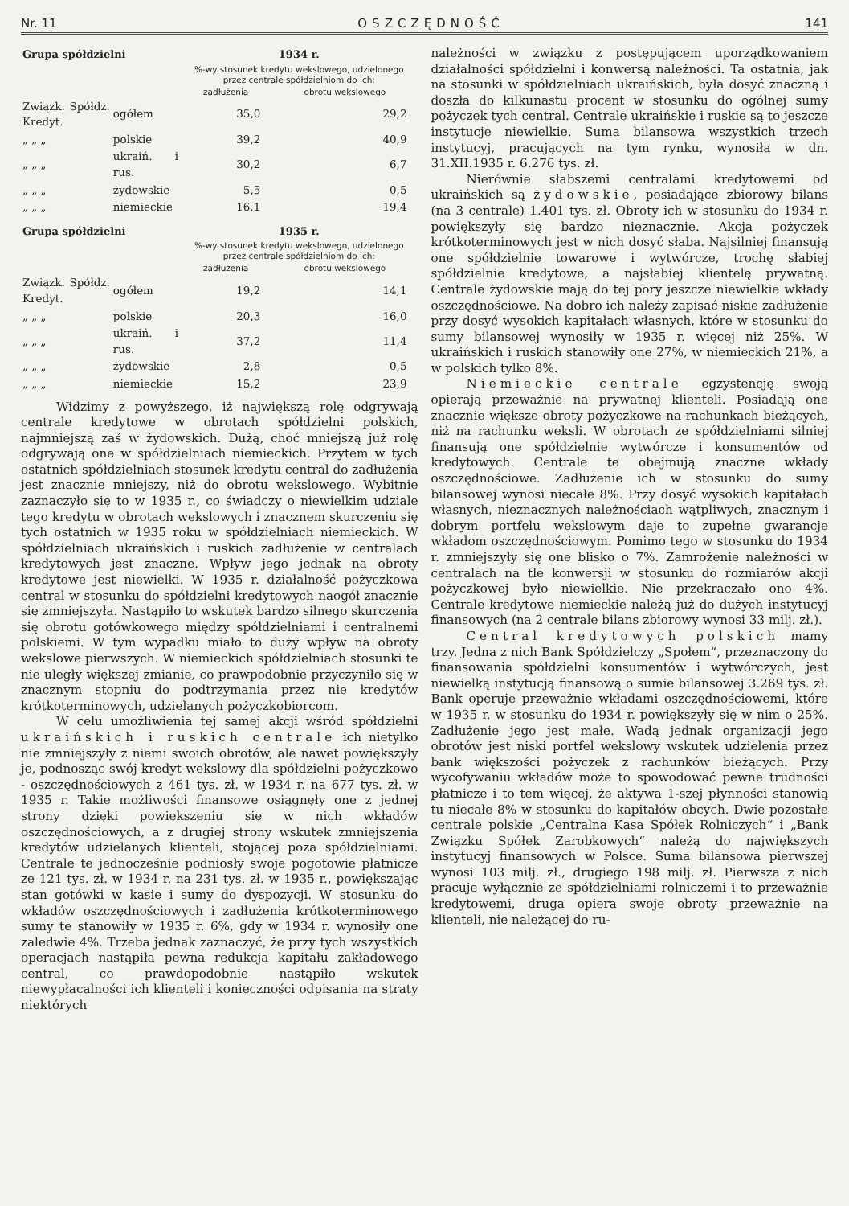Nr. 11 OSZCZĘDNOŚĆ 141
| Grupa spółdzielni | | 1934 r. | |
| --- | --- | --- | --- |
| | | %-wy stosunek kredytu wekslowego, udzielonego przez centrale spółdzielniom do ich: | |
| | | zadłużenia | obrotu wekslowego |
| Związk. Spółdz. Kredyt. | ogółem | 35,0 | 29,2 |
| „ „ „ | polskie | 39,2 | 40,9 |
| „ „ „ | ukraiń. i rus. | 30,2 | 6,7 |
| „ „ „ | żydowskie | 5,5 | 0,5 |
| „ „ „ | niemieckie | 16,1 | 19,4 |
| Grupa spółdzielni | | 1935 r. | |
| --- | --- | --- | --- |
| | | %-wy stosunek kredytu wekslowego, udzielonego przez centrale spółdzielniom do ich: | |
| | | zadłużenia | obrotu wekslowego |
| Związk. Spółdz. Kredyt. | ogółem | 19,2 | 14,1 |
| „ „ „ | polskie | 20,3 | 16,0 |
| „ „ „ | ukraiń. i rus. | 37,2 | 11,4 |
| „ „ „ | żydowskie | 2,8 | 0,5 |
| „ „ „ | niemieckie | 15,2 | 23,9 |
Widzimy z powyższego, iż największą rolę odgrywają centrale kredytowe w obrotach spółdzielni polskich, najmniejszą zaś w żydowskich. Dużą, choć mniejszą już rolę odgrywają one w spółdzielniach niemieckich. Przytem w tych ostatnich spółdzielniach stosunek kredytu central do zadłużenia jest znacznie mniejszy, niż do obrotu wekslowego. Wybitnie zaznaczyło się to w 1935 r., co świadczy o niewielkim udziale tego kredytu w obrotach wekslowych i znacznem skurczeniu się tych ostatnich w 1935 roku w spółdzielniach niemieckich. W spółdzielniach ukraińskich i ruskich zadłużenie w centralach kredytowych jest znaczne. Wpływ jego jednak na obroty kredytowe jest niewielki. W 1935 r. działalność pożyczkowa central w stosunku do spółdzielni kredytowych naogół znacznie się zmniejszyła. Nastąpiło to wskutek bardzo silnego skurczenia się obrotu gotówkowego między spółdzielniami i centralnemi polskiemi. W tym wypadku miało to duży wpływ na obroty wekslowe pierwszych. W niemieckich spółdzielniach stosunki te nie uległy większej zmianie, co prawpodobnie przyczyniło się w znacznym stopniu do podtrzymania przez nie kredytów krótkoterminowych, udzielanych pożyczkobiorcom.
W celu umożliwienia tej samej akcji wśród spółdzielni ukraińskich i ruskich centrale ich nietylko nie zmniejszyły z niemi swoich obrotów, ale nawet powiększyły je, podnosząc swój kredyt wekslowy dla spółdzielni pożyczkowo - oszczędnościowych z 461 tys. zł. w 1934 r. na 677 tys. zł. w 1935 r. Takie możliwości finansowe osiągnęły one z jednej strony dzięki powiększeniu się w nich wkładów oszczędnościowych, a z drugiej strony wskutek zmniejszenia kredytów udzielanych klienteli, stojącej poza spółdzielniami. Centrale te jednocześnie podniosły swoje pogotowie płatnicze ze 121 tys. zł. w 1934 r. na 231 tys. zł. w 1935 r., powiększając stan gotówki w kasie i sumy do dyspozycji. W stosunku do wkładów oszczędnościowych i zadłużenia krótkoterminowego sumy te stanowiły w 1935 r. 6%, gdy w 1934 r. wynosiły one zaledwie 4%. Trzeba jednak zaznaczyć, że przy tych wszystkich operacjach nastąpiła pewna redukcja kapitału zakładowego central, co prawdopodobnie nastąpiło wskutek niewypłacalności ich klienteli i konieczności odpisania na straty niektórych
należności w związku z postępującem uporządkowaniem działalności spółdzielni i konwersą należności. Ta ostatnia, jak na stosunki w spółdzielniach ukraińskich, była dosyć znaczną i doszła do kilkunastu procent w stosunku do ogólnej sumy pożyczek tych central. Centrale ukraińskie i ruskie są to jeszcze instytucje niewielkie. Suma bilansowa wszystkich trzech instytucyj, pracujących na tym rynku, wynosiła w dn. 31.XII.1935 r. 6.276 tys. zł.
Nierównie słabszemi centralami kredytowemi od ukraińskich są żydowskie, posiadające zbiorowy bilans (na 3 centrale) 1.401 tys. zł. Obroty ich w stosunku do 1934 r. powiększyły się bardzo nieznacznie. Akcja pożyczek krótkoterminowych jest w nich dosyć słaba. Najsilniej finansują one spółdzielnie towarowe i wytwórcze, trochę słabiej spółdzielnie kredytowe, a najsłabiej klientelę prywatną. Centrale żydowskie mają do tej pory jeszcze niewielkie wkłady oszczędnościowe. Na dobro ich należy zapisać niskie zadłużenie przy dosyć wysokich kapitałach własnych, które w stosunku do sumy bilansowej wynosiły w 1935 r. więcej niż 25%. W ukraińskich i ruskich stanowiły one 27%, w niemieckich 21%, a w polskich tylko 8%.
Niemieckie centrale egzystencję swoją opierają przeważnie na prywatnej klienteli. Posiadają one znacznie większe obroty pożyczkowe na rachunkach bieżących, niż na rachunku weksli. W obrotach ze spółdzielniami silniej finansują one spółdzielnie wytwórcze i konsumentów od kredytowych. Centrale te obejmują znaczne wkłady oszczędnościowe. Zadłużenie ich w stosunku do sumy bilansowej wynosi niecałe 8%. Przy dosyć wysokich kapitałach własnych, nieznacznych należnościach wątpliwych, znacznym i dobrym portfelu wekslowym daje to zupełne gwarancje wkładom oszczędnościowym. Pomimo tego w stosunku do 1934 r. zmniejszyły się one blisko o 7%. Zamrożenie należności w centralach na tle konwersji w stosunku do rozmiarów akcji pożyczkowej było niewielkie. Nie przekraczało ono 4%. Centrale kredytowe niemieckie należą już do dużych instytucyj finansowych (na 2 centrale bilans zbiorowy wynosi 33 milj. zł.).
Central kredytowych polskich mamy trzy. Jedna z nich Bank Spółdzielczy „Społem“, przeznaczony do finansowania spółdzielni konsumentów i wytwórczych, jest niewielką instytucją finansową o sumie bilansowej 3.269 tys. zł. Bank operuje przeważnie wkładami oszczędnościowemi, które w 1935 r. w stosunku do 1934 r. powiększyły się w nim o 25%. Zadłużenie jego jest małe. Wadą jednak organizacji jego obrotów jest niski portfel wekslowy wskutek udzielenia przez bank większości pożyczek z rachunków bieżących. Przy wycofywaniu wkładów może to spowodować pewne trudności płatnicze i to tem więcej, że aktywa 1-szej płynności stanowią tu niecałe 8% w stosunku do kapitałów obcych. Dwie pozostałe centrale polskie „Centralna Kasa Spółek Rolniczych“ i „Bank Związku Spółek Zarobkowych“ należą do największych instytucyj finansowych w Polsce. Suma bilansowa pierwszej wynosi 103 milj. zł., drugiego 198 milj. zł. Pierwsza z nich pracuje wyłącznie ze spółdzielniami rolniczemi i to przeważnie kredytowemi, druga opiera swoje obroty przeważnie na klienteli, nie należącej do ru-